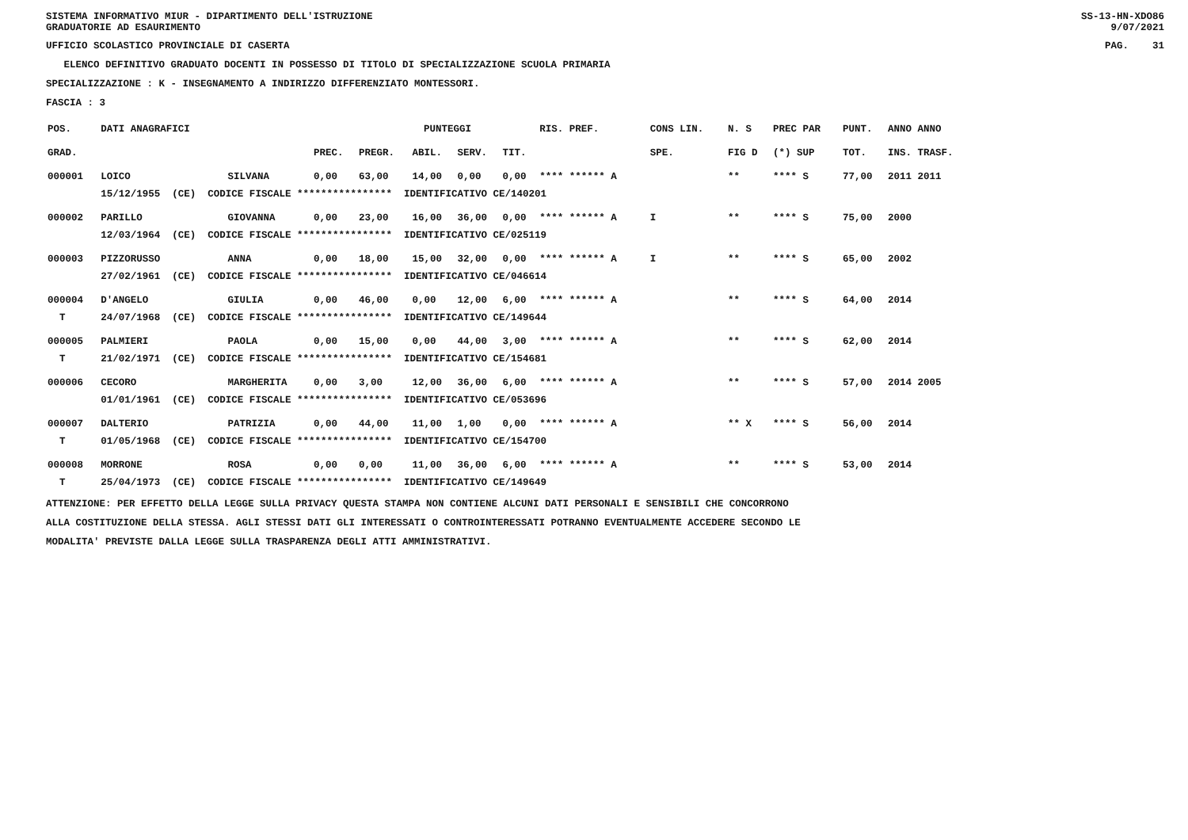SISTEMA INFORMATIVO MIUR - DIPARTIMENTO DELL'ISTRUZIONE
GRADUATORIE AD ESAURIMENTO SS-13-HN-XDO86
9/07/2021
UFFICIO SCOLASTICO PROVINCIALE DI CASERTA PAG. 31
ELENCO DEFINITIVO GRADUATO DOCENTI IN POSSESSO DI TITOLO DI SPECIALIZZAZIONE SCUOLA PRIMARIA
SPECIALIZZAZIONE : K - INSEGNAMENTO A INDIRIZZO DIFFERENZIATO MONTESSORI.
FASCIA : 3
| POS. | DATI ANAGRAFICI | | | PUNTEGGI | | | | RIS. PREF. | CONS LIN. | N. S | PREC PAR | PUNT. | ANNO ANNO |
| --- | --- | --- | --- | --- | --- | --- | --- | --- | --- | --- | --- | --- | --- |
| GRAD. | | | PREC. | PREGR. | ABIL. | SERV. | TIT. | | SPE. | FIG D | (*) SUP | TOT. | INS. TRASF. |
| 000001 | LOICO | SILVANA | 0,00 | 63,00 | 14,00 | 0,00 | 0,00 | **** ****** A | | ** | **** S | 77,00 | 2011 2011 |
| | 15/12/1955 (CE) CODICE FISCALE **************** IDENTIFICATIVO CE/140201 | | | | | | | | | | | | |
| 000002 | PARILLO | GIOVANNA | 0,00 | 23,00 | 16,00 | 36,00 | 0,00 | **** ****** A | I | ** | **** S | 75,00 | 2000 |
| | 12/03/1964 (CE) CODICE FISCALE **************** IDENTIFICATIVO CE/025119 | | | | | | | | | | | | |
| 000003 | PIZZORUSSO | ANNA | 0,00 | 18,00 | 15,00 | 32,00 | 0,00 | **** ****** A | I | ** | **** S | 65,00 | 2002 |
| | 27/02/1961 (CE) CODICE FISCALE **************** IDENTIFICATIVO CE/046614 | | | | | | | | | | | | |
| 000004 | D'ANGELO | GIULIA | 0,00 | 46,00 | 0,00 | 12,00 | 6,00 | **** ****** A | | ** | **** S | 64,00 | 2014 |
| T | 24/07/1968 (CE) CODICE FISCALE **************** IDENTIFICATIVO CE/149644 | | | | | | | | | | | | |
| 000005 | PALMIERI | PAOLA | 0,00 | 15,00 | 0,00 | 44,00 | 3,00 | **** ****** A | | ** | **** S | 62,00 | 2014 |
| T | 21/02/1971 (CE) CODICE FISCALE **************** IDENTIFICATIVO CE/154681 | | | | | | | | | | | | |
| 000006 | CECORO | MARGHERITA | 0,00 | 3,00 | 12,00 | 36,00 | 6,00 | **** ****** A | | ** | **** S | 57,00 | 2014 2005 |
| | 01/01/1961 (CE) CODICE FISCALE **************** IDENTIFICATIVO CE/053696 | | | | | | | | | | | | |
| 000007 | DALTERIO | PATRIZIA | 0,00 | 44,00 | 11,00 | 1,00 | 0,00 | **** ****** A | | ** X | **** S | 56,00 | 2014 |
| T | 01/05/1968 (CE) CODICE FISCALE **************** IDENTIFICATIVO CE/154700 | | | | | | | | | | | | |
| 000008 | MORRONE | ROSA | 0,00 | 0,00 | 11,00 | 36,00 | 6,00 | **** ****** A | | ** | **** S | 53,00 | 2014 |
| T | 25/04/1973 (CE) CODICE FISCALE **************** IDENTIFICATIVO CE/149649 | | | | | | | | | | | | |
ATTENZIONE: PER EFFETTO DELLA LEGGE SULLA PRIVACY QUESTA STAMPA NON CONTIENE ALCUNI DATI PERSONALI E SENSIBILI CHE CONCORRONO
ALLA COSTITUZIONE DELLA STESSA. AGLI STESSI DATI GLI INTERESSATI O CONTROINTERESSATI POTRANNO EVENTUALMENTE ACCEDERE SECONDO LE
MODALITA' PREVISTE DALLA LEGGE SULLA TRASPARENZA DEGLI ATTI AMMINISTRATIVI.